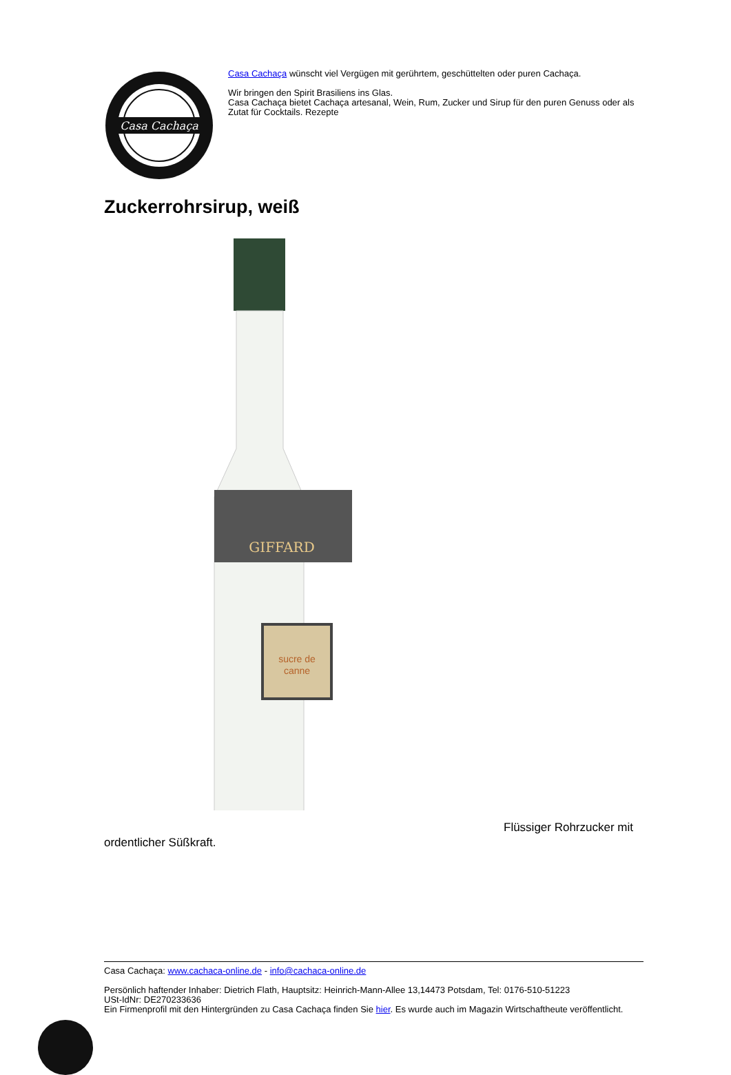Casa Cachaça
Casa Cachaça wünscht viel Vergügen mit gerührtem, geschüttelten oder puren Cachaça.
Wir bringen den Spirit Brasiliens ins Glas.
Casa Cachaça bietet Cachaça artesanal, Wein, Rum, Zucker und Sirup für den puren Genuss oder als Zutat für Cocktails. Rezepte
Zuckerrohrsirup, weiß
GIFFARD
sucre de
canne
Flüssiger Rohrzucker mit
ordentlicher Süßkraft.
Casa Cachaça: www.cachaca-online.de - info@cachaca-online.de
Persönlich haftender Inhaber: Dietrich Flath, Hauptsitz: Heinrich-Mann-Allee 13,14473 Potsdam, Tel: 0176-510-51223
USt-IdNr: DE270233636
Ein Firmenprofil mit den Hintergründen zu Casa Cachaça finden Sie hier. Es wurde auch im Magazin Wirtschaftheute veröffentlicht.